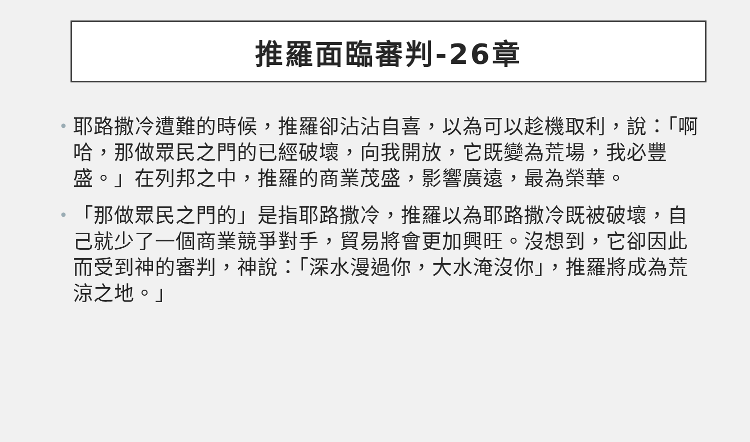推羅面臨審判-26章
• 耶路撒冷遭難的時候，推羅卻沾沾自喜，以為可以趁機取利，說：「啊哈，那做眾民之門的已經破壞，向我開放，它既變為荒場，我必豐盛。」在列邦之中，推羅的商業茂盛，影響廣遠，最為榮華。
• 「那做眾民之門的」是指耶路撒冷，推羅以為耶路撒冷既被破壞，自己就少了一個商業競爭對手，貿易將會更加興旺。沒想到，它卻因此而受到神的審判，神說：「深水漫過你，大水淹沒你」，推羅將成為荒涼之地。」